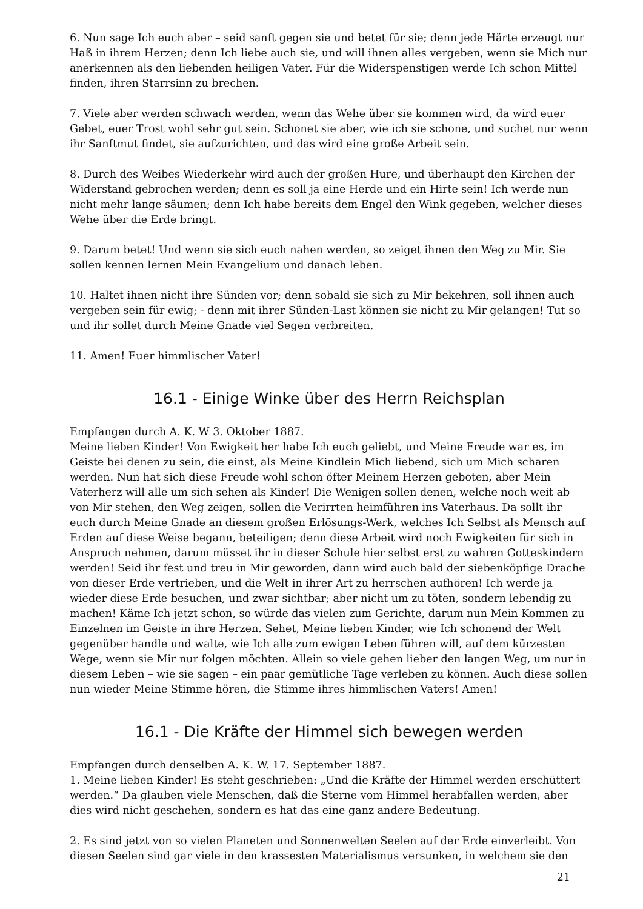6. Nun sage Ich euch aber – seid sanft gegen sie und betet für sie; denn jede Härte erzeugt nur Haß in ihrem Herzen; denn Ich liebe auch sie, und will ihnen alles vergeben, wenn sie Mich nur anerkennen als den liebenden heiligen Vater. Für die Widerspenstigen werde Ich schon Mittel finden, ihren Starrsinn zu brechen.
7. Viele aber werden schwach werden, wenn das Wehe über sie kommen wird, da wird euer Gebet, euer Trost wohl sehr gut sein. Schonet sie aber, wie ich sie schone, und suchet nur wenn ihr Sanftmut findet, sie aufzurichten, und das wird eine große Arbeit sein.
8. Durch des Weibes Wiederkehr wird auch der großen Hure, und überhaupt den Kirchen der Widerstand gebrochen werden; denn es soll ja eine Herde und ein Hirte sein! Ich werde nun nicht mehr lange säumen; denn Ich habe bereits dem Engel den Wink gegeben, welcher dieses Wehe über die Erde bringt.
9. Darum betet! Und wenn sie sich euch nahen werden, so zeiget ihnen den Weg zu Mir. Sie sollen kennen lernen Mein Evangelium und danach leben.
10. Haltet ihnen nicht ihre Sünden vor; denn sobald sie sich zu Mir bekehren, soll ihnen auch vergeben sein für ewig; - denn mit ihrer Sünden-Last können sie nicht zu Mir gelangen! Tut so und ihr sollet durch Meine Gnade viel Segen verbreiten.
11. Amen! Euer himmlischer Vater!
16.1 - Einige Winke über des Herrn Reichsplan
Empfangen durch A. K. W 3. Oktober 1887.
Meine lieben Kinder! Von Ewigkeit her habe Ich euch geliebt, und Meine Freude war es, im Geiste bei denen zu sein, die einst, als Meine Kindlein Mich liebend, sich um Mich scharen werden. Nun hat sich diese Freude wohl schon öfter Meinem Herzen geboten, aber Mein Vaterherz will alle um sich sehen als Kinder! Die Wenigen sollen denen, welche noch weit ab von Mir stehen, den Weg zeigen, sollen die Verirrten heimführen ins Vaterhaus. Da sollt ihr euch durch Meine Gnade an diesem großen Erlösungs-Werk, welches Ich Selbst als Mensch auf Erden auf diese Weise begann, beteiligen; denn diese Arbeit wird noch Ewigkeiten für sich in Anspruch nehmen, darum müsset ihr in dieser Schule hier selbst erst zu wahren Gotteskindern werden! Seid ihr fest und treu in Mir geworden, dann wird auch bald der siebenköpfige Drache von dieser Erde vertrieben, und die Welt in ihrer Art zu herrschen aufhören! Ich werde ja wieder diese Erde besuchen, und zwar sichtbar; aber nicht um zu töten, sondern lebendig zu machen! Käme Ich jetzt schon, so würde das vielen zum Gerichte, darum nun Mein Kommen zu Einzelnen im Geiste in ihre Herzen. Sehet, Meine lieben Kinder, wie Ich schonend der Welt gegenüber handle und walte, wie Ich alle zum ewigen Leben führen will, auf dem kürzesten Wege, wenn sie Mir nur folgen möchten. Allein so viele gehen lieber den langen Weg, um nur in diesem Leben – wie sie sagen – ein paar gemütliche Tage verleben zu können. Auch diese sollen nun wieder Meine Stimme hören, die Stimme ihres himmlischen Vaters! Amen!
16.1 - Die Kräfte der Himmel sich bewegen werden
Empfangen durch denselben A. K. W. 17. September 1887.
1. Meine lieben Kinder! Es steht geschrieben: „Und die Kräfte der Himmel werden erschüttert werden.“ Da glauben viele Menschen, daß die Sterne vom Himmel herabfallen werden, aber dies wird nicht geschehen, sondern es hat das eine ganz andere Bedeutung.
2. Es sind jetzt von so vielen Planeten und Sonnenwelten Seelen auf der Erde einverleibt. Von diesen Seelen sind gar viele in den krassesten Materialismus versunken, in welchem sie den
21